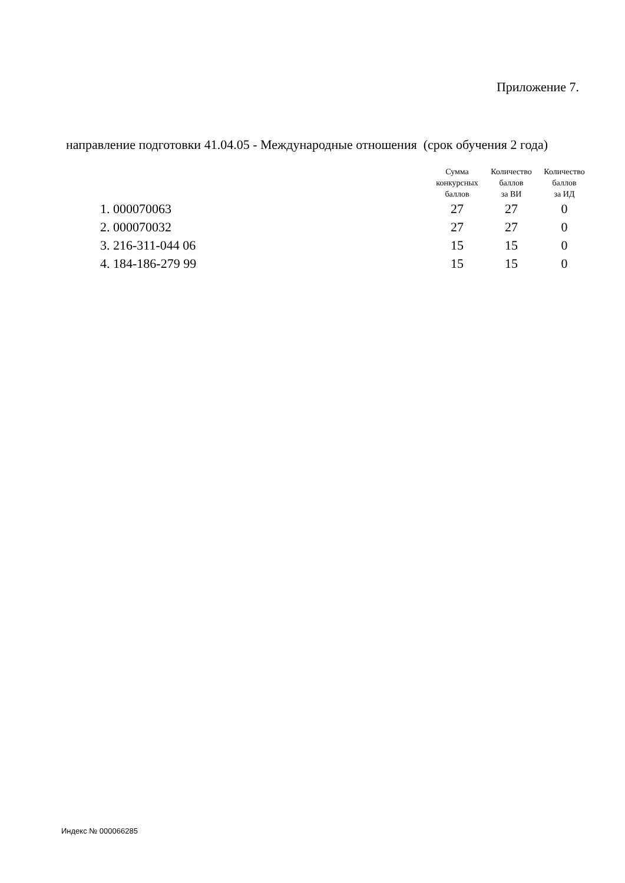Приложение 7.
направление подготовки 41.04.05 - Международные отношения (срок обучения 2 года)
| | Сумма конкурсных баллов | Количество баллов за ВИ | Количество баллов за ИД |
| --- | --- | --- | --- |
| 1. 000070063 | 27 | 27 | 0 |
| 2. 000070032 | 27 | 27 | 0 |
| 3. 216-311-044 06 | 15 | 15 | 0 |
| 4. 184-186-279 99 | 15 | 15 | 0 |
Индекс № 000066285